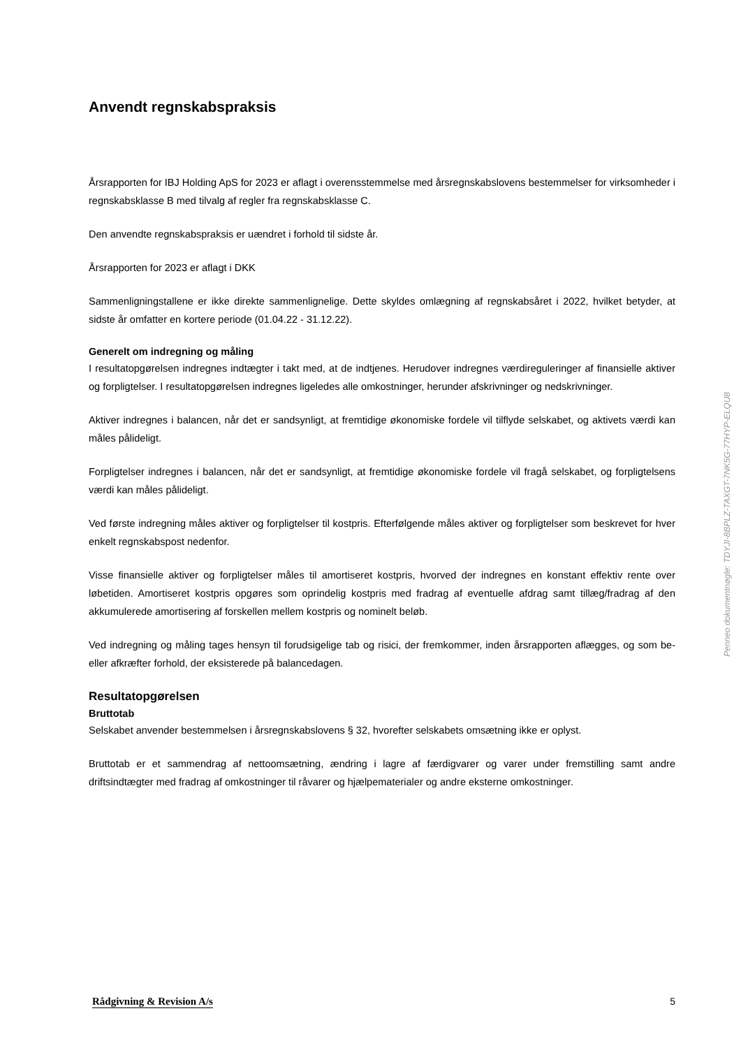Anvendt regnskabspraksis
Årsrapporten for IBJ Holding ApS for 2023 er aflagt i overensstemmelse med årsregnskabslovens bestemmelser for virksomheder i regnskabsklasse B med tilvalg af regler fra regnskabsklasse C.
Den anvendte regnskabspraksis er uændret i forhold til sidste år.
Årsrapporten for 2023 er aflagt i DKK
Sammenligningstallene er ikke direkte sammenlignelige. Dette skyldes omlægning af regnskabsåret i 2022, hvilket betyder, at sidste år omfatter en kortere periode (01.04.22 - 31.12.22).
Generelt om indregning og måling
I resultatopgørelsen indregnes indtægter i takt med, at de indtjenes. Herudover indregnes værdireguleringer af finansielle aktiver og forpligtelser. I resultatopgørelsen indregnes ligeledes alle omkostninger, herunder afskrivninger og nedskrivninger.
Aktiver indregnes i balancen, når det er sandsynligt, at fremtidige økonomiske fordele vil tilflyde selskabet, og aktivets værdi kan måles pålideligt.
Forpligtelser indregnes i balancen, når det er sandsynligt, at fremtidige økonomiske fordele vil fragå selskabet, og forpligtelsens værdi kan måles pålideligt.
Ved første indregning måles aktiver og forpligtelser til kostpris. Efterfølgende måles aktiver og forpligtelser som beskrevet for hver enkelt regnskabspost nedenfor.
Visse finansielle aktiver og forpligtelser måles til amortiseret kostpris, hvorved der indregnes en konstant effektiv rente over løbetiden. Amortiseret kostpris opgøres som oprindelig kostpris med fradrag af eventuelle afdrag samt tillæg/fradrag af den akkumulerede amortisering af forskellen mellem kostpris og nominelt beløb.
Ved indregning og måling tages hensyn til forudsigelige tab og risici, der fremkommer, inden årsrapporten aflægges, og som be- eller afkræfter forhold, der eksisterede på balancedagen.
Resultatopgørelsen
Bruttotab
Selskabet anvender bestemmelsen i årsregnskabslovens § 32, hvorefter selskabets omsætning ikke er oplyst.
Bruttotab er et sammendrag af nettoomsætning, ændring i lagre af færdigvarer og varer under fremstilling samt andre driftsindtægter med fradrag af omkostninger til råvarer og hjælpematerialer og andre eksterne omkostninger.
Penneo dokumentnøgle: TDYJI-8BPLZ-TAXGT-7NK5G-77HYP-ELQU8
Rådgivning & Revision A/s 5